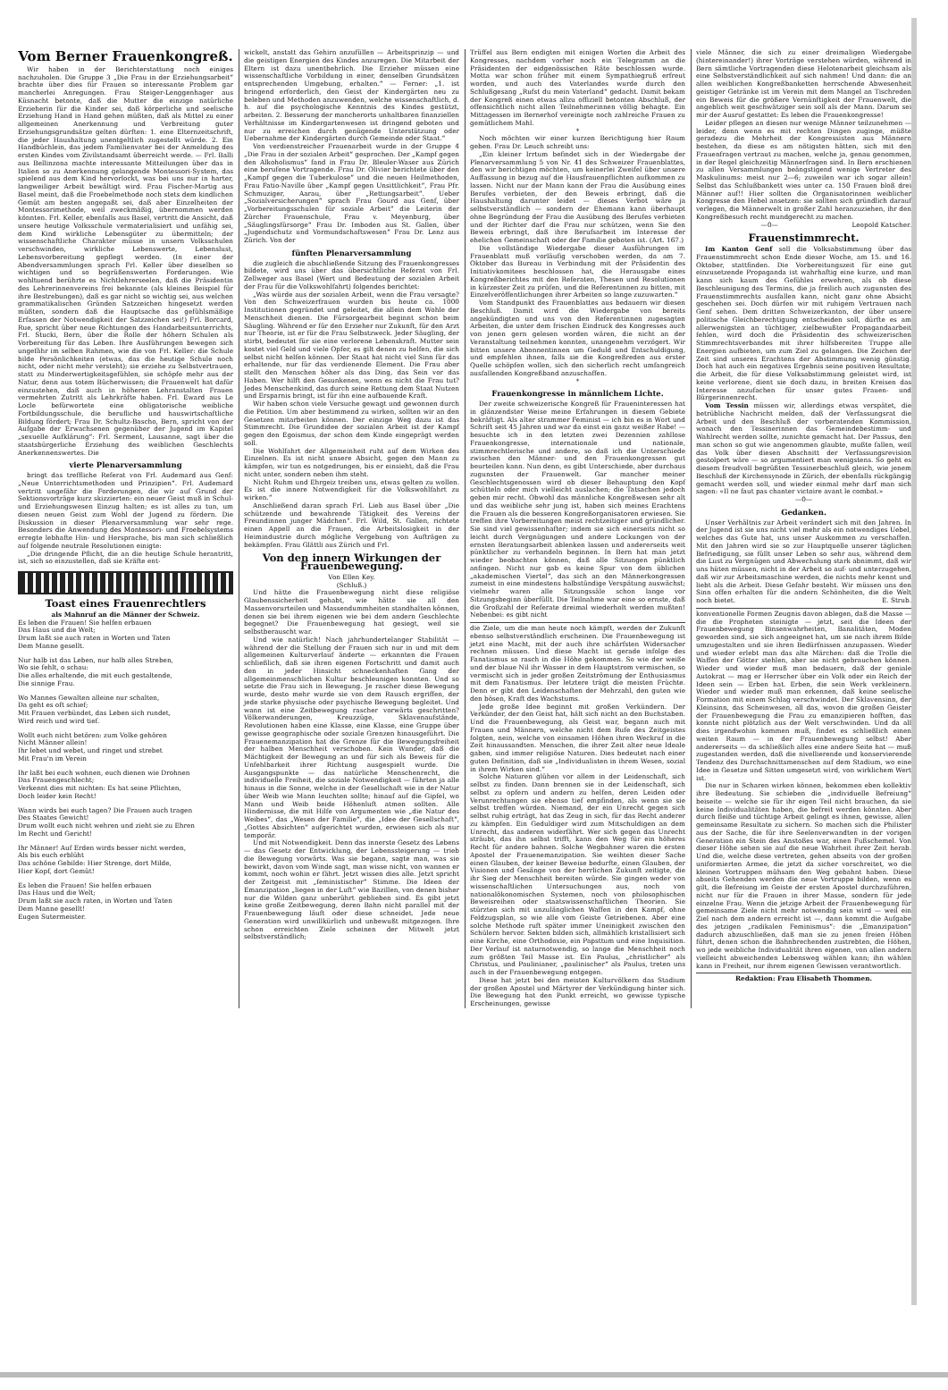Vom Berner Frauenkongreß.
Wir haben in der Berichterstattung noch einiges nachzuholen. Die Gruppe 3 „Die Frau in der Erziehungsarbeit“ brachte über dies für Frauen so interessante Problem gar mancherlei Anregungen. Frau Steiger-Lenggenhager aus Küsnacht betonte, daß die Mutter die einzige natürliche Erzieherin für die Kinder sei, daß körperliche und seelische Erziehung Hand in Hand gehen müßten, daß als Mittel zu einer allgemeinen Anerkennung und Verbreitung guter Erziehungsgrundsätze gelten dürften: 1. eine Elternzeitschrift, die jeder Haushaltung unentgeltlich zugestellt würde. 2. Ein Handbüchlein, das jedem Familienvater bei der Anmeldung des ersten Kindes vom Zivilstandsamt überreicht werde. — Frl. Balli aus Bellinzona machte interessante Mitteilungen über das in Italien so zu Anerkennung gelangende Montessori-System, das spielend aus dem Kind hervorlockt, was bei uns nur in harter, langweiliger Arbeit bewältigt wird. Frau Fischer-Martig aus Basel meint, daß die Froebelmethode noch stets dem kindlichen Gemüt am besten angepaßt sei, daß aber Einzelheiten der Montessorimethode, weil zweckmäßig, übernommen werden könnten. Frl. Keller, ebenfalls aus Basel, vertritt die Ansicht, daß unsere heutige Volksschule vermaterialisiert und unfähig sei, dem Kind wirkliche Lebensgüter zu übermitteln; der wissenschaftliche Charakter müsse in unsern Volksschulen verschwinden, wirkliche Lebenswerte, Lebenslust, Lebensvorbereitung gepflegt werden. (In einer der Abendversammlungen sprach Frl. Keller über dieselben so wichtigen und so begrüßenswerten Forderungen. Wie wohltuend berührte es Nichtlehrerseelen, daß die Präsidentin des Lehrerinnenvereins frei bekannte (als kleines Beispiel für ihre Bestrebungen), daß es gar nicht so wichtig sei, aus welchen grammatikalischen Gründen Satzzeichen hingesetzt werden müßten, sondern daß die Hauptsache das gefühlsmäßige Erfassen der Notwendigkeit der Satzzeichen sei!) Frl. Borcard, Rue, spricht über neue Richtungen des Handarbeitsunterrichts, Frl. Stucki, Bern, über die Rolle der höhern Schulen als Vorbereitung für das Leben. Ihre Ausführungen bewegen sich ungefähr im selben Rahmen, wie die von Frl. Keller: die Schule bilde Persönlichkeiten (etwas, das die heutige Schule noch nicht, oder nicht mehr versteht); sie erziehe zu Selbstvertrauen, statt zu Minderwertigkeitsgefühlen, sie schöpfe mehr aus der Natur, denn aus totem Bücherwissen; die Frauenwelt hat dafür einzustehen, daß auch in höheren Lehranstalten Frauen vermehrten Zutritt als Lehrkräfte haben. Frl. Eward aus Le Locle befürwortete eine obligatorische weibliche Fortbildungsschule, die berufliche und hauswirtschaftliche Bildung fördert; Frau Dr. Schultz-Bascho, Bern, spricht von der Aufgabe der Erwachsenen gegenüber der Jugend im Kapitel „sexuelle Aufklärung“: Frl. Serment, Lausanne, sagt über die staatsbürgerliche Erziehung des weiblichen Geschlechts Anerkennenswertes. Die
vierte Plenarversammlung
bringt das treffliche Referat von Frl. Audemard aus Genf: „Neue Unterrichtsmethoden und Prinzipien“. Frl. Audemard vertritt ungefähr die Forderungen, die wir auf Grund der Sektionsvorträge kurz skizzierten: ein neuer Geist muß in Schul- und Erziehungswesen Einzug halten; es ist alles zu tun, um diesen neuen Geist zum Wohl der Jugend zu fördern. Die Diskussion in dieser Plenarversammlung war sehr rege. Besonders die Anwendung des Montessori- und Froebelsystems erregte lebhafte Hin- und Hersprache, bis man sich schließlich auf folgende neutrale Resolutionen einigte:
„Die dringende Pflicht, die an die heutige Schule herantritt, ist, sich so einzustellen, daß sie Kräfte ent-
Toast eines Frauenrechtlers
als Mahnruf an die Männer der Schweiz.
Es leben die Frauen! Sie helfen erbauen
Das Haus und die Welt;
Drum laßt sie auch raten in Worten und Taten
Dem Manne gesellt.
Nur halb ist das Leben, nur halb alles Streben,
Wo sie fehlt, o schau:
Die alles erhaltende, die mit euch gestaltende,
Die sinnige Frau.
Wo Mannes Gewalten alleine nur schalten,
Da geht es oft schief;
Mit Frauen verbündet, das Leben sich rundet,
Wird reich und wird tief.
Wollt euch nicht betören: zum Volke gehören
Nicht Männer allein!
Ihr lebet und webet, und ringet und strebet
Mit Frau'n im Verein
Ihr laßt bei euch wohnen, euch dienen wie Drohnen
Das Frauengeschlecht;
Verkennt dies mit nichten: Es hat seine Pflichten,
Doch leider kein Recht!
Wann wirds bei euch tagen? Die Frauen auch tragen
Des Staates Gewicht!
Drum wollt euch nicht wehren und zieht sie zu Ehren
Im Recht und Gericht!
Ihr Männer! Auf Erden wirds besser nicht werden,
Als bis euch erblüht
Das schöne Gebilde: Hier Strenge, dort Milde,
Hier Kopf, dort Gemüt!
Es leben die Frauen! Sie helfen erbauen
Das Haus und die Welt;
Drum laßt sie auch raten, in Worten und Taten
Dem Manne gesellt!
Eugen Sutermeister.
wickelt, anstatt das Gehirn anzufüllen — Arbeitsprinzip — und die geistigen Energien des Kindes anzuregen. Die Mitarbeit der Eltern ist dazu unentbehrlich. Die Erzieher müssen eine wissenschaftliche Vorbildung in einer, denselben Grundsätzen entsprechenden Umgebung, erhalten.“ — Ferner: „1. ist bringend erforderlich, den Geist der Kindergärten neu zu beleben und Methoden anzuwenden, welche wissenschaftlich, d. h. auf die psychologische Kenntnis des Kindes gestützt, arbeiten. 2. Besserung der mancherorts unhaltbaren finanziellen Verhältnisse im Kindergartenwesen ist dringend geboten und nur zu erreichen durch genügende Unterstützung oder Uebernahme der Kindergärten durch Gemeinde oder Staat.“
Von verdienstreicher Frauenarbeit wurde in der Gruppe 4 „Die Frau in der sozialen Arbeit“ gesprochen. Der „Kampf gegen den Alkoholismus“ fand in Frau Dr. Bleuler-Waser aus Zürich eine berufene Vortragende. Frau Dr. Olivier berichtete über den „Kampf gegen die Tuberkulose“ und die neuen Heilmethoden, Frau Fatio-Naville über „Kampf gegen Unsittlichkeit“, Frau Pfr. Schmuziger, Aarau, über „Rettungsarbeit“. Ueber „Sozialversicherungen“ sprach Frau Gourd aus Genf, über „Vorbereitungsschulen für soziale Arbeit“ die Leiterin der Zürcher Frauenschule, Frau v. Meyenburg, über „Säuglingsfürsorge“ Frau Dr. Imboden aus St. Gallen, über „Jugendschutz und Vormundschaftswesen“ Frau Dr. Lenz aus Zürich. Von der
fünften Plenarversammlung
die zugleich die abschließende Sitzung des Frauenkongresses bildete, wird uns über das übersichtliche Referat von Frl. Zellweger aus Basel (Wert und Bedeutung der sozialen Arbeit der Frau für die Volkswohlfahrt) folgendes berichtet:
„Was würde aus der sozialen Arbeit, wenn die Frau versagte? Von den Schweizerfrauen wurden bis heute ca. 1000 Institutionen gegründet und geleitet, die allein dem Wohle der Menschheit dienen. Die Fürsorgearbeit beginnt schon beim Säugling. Während er für den Erzieher nur Zukunft, für den Arzt nur Theorie, ist er für die Frau Selbstzweck. Jeder Säugling, der stirbt, bedeutet für sie eine verlorene Lebenskraft. Mutter sein kostet viel Geld und viele Opfer, es gilt denen zu helfen, die sich selbst nicht helfen können. Der Staat hat nicht viel Sinn für das erhaltende, nur für das verdienende Element. Die Frau aber stellt den Menschen höher als das Ding, das Sein vor das Haben. Wer hilft den Gesunkenen, wenn es nicht die Frau tut? Jedes Menschenkind, das durch seine Rettung dem Staat Nutzen und Ersparnis bringt, ist für ihn eine aufbauende Kraft.
Wir haben schon viele Versuche gewagt und gewonnen durch die Petition. Um aber bestimmend zu wirken, sollten wir an den Gesetzen mitarbeiten können. Der einzige Weg dazu ist das Stimmrecht. Die Grundidee der sozialen Arbeit ist der Kampf gegen den Egoismus, der schon dem Kinde eingeprägt werden soll.
Die Wohlfahrt der Allgemeinheit ruht auf dem Wirken des Einzelnen. Es ist nicht unsere Absicht, gegen den Mann zu kämpfen, wir tun es notgedrungen, bis er einsieht, daß die Frau nicht unter, sondern neben ihm steht.
Nicht Ruhm und Ehrgeiz treiben uns, etwas gelten zu wollen. Es ist die innere Notwendigkeit für die Volkswohlfahrt zu wirken.“
Anschließend daran sprach Frl. Lieb aus Basel über „Die schützende und bewahrende Tätigkeit des Vereins der Freundinnen junger Mädchen“. Frl. Wild, St. Gallen, richtete einen Appell an die Frauen, die Arbeitslosigkeit in der Heimindustrie durch mögliche Vergebung von Aufträgen zu bekämpfen. Frau Glättli aus Zürich und Frl.
Von den innern Wirkungen der Frauenbewegung.
Von Ellen Key.
(Schluß.)
Und hätte die Frauenbewegung nicht diese religiöse Glaubenssicherheit gehabt, wie hätte sie all den Massenvorurteilen und Massendummheiten standhalten können, denen sie bei ihrem eigenen wie bei dem andern Geschlechte begegnet? Die Frauenbewegung hat gesiegt, weil sie selbstberauscht war.
Und wie natürlich! Nach jahrhundertelanger Stabilität — während der die Stellung der Frauen sich nur in und mit dem allgemeinen Kulturverlauf änderte — erkannten die Frauen schließlich, daß sie ihren eigenen Fortschritt und damit auch den in jeder Hinsicht schneckenhaften Gang der allgemeinmenschlichen Kultur beschleunigen konnten. Und so setzte die Frau sich in Bewegung. Je rascher diese Bewegung wurde, desto mehr wurde sie von dem Rausch ergriffen, der jede starke physische oder psychische Bewegung begleitet. Und wann ist eine Zeitbewegung rascher vorwärts geschritten? Völkerwanderungen, Kreuzzüge, Sklavenaufstände, Revolutionen haben eine Klasse, eine Klasse, eine Gruppe über gewisse geographische oder soziale Grenzen hinausgeführt. Die Frauenemanzipation hat die Grenze für die Bewegungsfreiheit der halben Menschheit verschoben. Kein Wunder, daß die Mächtigkeit der Bewegung an und für sich als Beweis für die Unfehlbarkeit ihrer Richtung ausgespielt wurde. Die Ausgangspunkte — das natürliche Menschenrecht, die individuelle Freiheit, die soziale Notwendigkeit — führten ja alle hinaus in die Sonne, welche in der Gesellschaft wie in der Natur über Weib wie Mann leuchten sollte; hinauf auf die Gipfel, wo Mann und Weib beide Höhenluft atmen sollten. Alle Hindernisse, die mit Hilfe von Argumenten wie „die Natur des Weibes“, das „Wesen der Familie“, die „Idee der Gesellschaft“, „Gottes Absichten“ aufgerichtet wurden, erwiesen sich als nur temporär.
Und mit Notwendigkeit. Denn das innerste Gesetz des Lebens — das Gesetz der Entwicklung, der Lebenssteigerung — trieb die Bewegung vorwärts. Was sie begann, sagte man, was sie bewirkt, davon vom Winde sagt, man wisse nicht, von wannen er kommt, noch wohin er fährt. Jetzt wissen dies alle. Jetzt spricht der Zeitgeist mit „feministischer“ Stimme. Die Ideen der Emanzipation „liegen in der Luft“ wie Bazillen, von denen bisher nur die Wilden ganz unberührt geblieben sind. Es gibt jetzt keine große Zeitbewegung, deren Bahn nicht parallel mit der Frauenbewegung läuft oder diese schneidet. Jede neue Generation wird unwillkürlich und unbewußt mitgezogen. Ihre schon erreichten Ziele scheinen der Mitwelt jetzt selbstverständlich;
Trüffel aus Bern endigten mit einigen Worten die Arbeit des Kongresses, nachdem vorher noch ein Telegramm an die Präsidenten der eidgenössischen Räte beschlossen wurde. Motta war schon früher mit einem Sympathiegruß erfreut worden, und auch des Vaterlandes wurde durch den Schlußgesang „Rufst du mein Vaterland“ gedacht. Damit bekam der Kongreß einen etwas allzu offiziell betonten Abschluß, der offensichtlich nicht allen Teilnehmerinnen völlig behagte. Ein Mittagessen im Bernerhof vereinigte noch zahlreiche Frauen zu gemütlichem Mahl.
*
Noch möchten wir einer kurzen Berichtigung hier Raum geben. Frau Dr. Leuch schreibt uns:
„Ein kleiner Irrtum befindet sich in der Wiedergabe der Plenarversammlung 5 von Nr. 41 des Schweizer Frauenblattes, den wir berichtigen möchten, um keinerlei Zweifel über unsere Auffassung in bezug auf die Hausfrauenpflichten aufkommen zu lassen. Nicht nur der Mann kann der Frau die Ausübung eines Berufes verbieten, der den Beweis erbringt, daß die Haushaltung darunter leidet — dieses Verbot wäre ja selbstverständlich — sondern der Ehemann kann überhaupt ohne Begründung der Frau die Ausübung des Berufes verbieten und der Richter darf die Frau nur schützen, wenn Sie den Beweis erbringt, daß ihre Berufsarbeit im Interesse der ehelichen Gemeinschaft oder der Familie geboten ist. (Art. 167.)
Die vollständige Wiedergabe dieser Ausführungen im Frauenblatt muß vorläufig verschoben werden, da am 7. Oktober das Bureau in Verbindung mit der Präsidentin des Initiativkomitees beschlossen hat, die Herausgabe eines Kongreßberichtes mit den Referaten, Thesen und Resolutionen in kürzester Zeit zu prüfen, und die Referentinnen zu bitten, mit Einzelveröffentlichungen ihrer Arbeiten so lange zuzuwarten.“
Vom Standpunkt des Frauenblattes aus bedauern wir diesen Beschluß. Damit wird die Wiedergabe von bereits angekündigten und uns von den Referentinnen zugesagten Arbeiten, die unter dem frischen Eindruck des Kongresses auch von jenen gern gelesen worden wären, die nicht an der Veranstaltung teilnehmen konnten, unangenehm verzögert. Wir bitten unsere Abonnentinnen um Geduld und Entschuldigung, und empfehlen ihnen, falls sie die Kongreßreden aus erster Quelle schöpfen wollen, sich den sicherlich recht umfangreich ausfallenden Kongreßband anzuschaffen.
*
Frauenkongresse in männlichem Lichte.
Der zweite schweizerische Kongreß für Fraueninteressen hat in glänzendster Weise meine Erfahrungen in diesem Gebiete bekräftigt. Als alter strammer Feminist — ich bin es in Wort und Schrift seit 45 Jahren und war da einst ein ganz weißer Rabe! — besuchte ich in den letzten zwei Dezennien zahllose Frauenkongresse, internationale und nationale, stimmrechtlerische und andere, so daß ich die Unterschiede zwischen den Männer- und den Frauenkongressen gut beurteilen kann. Nun denn, es gibt Unterschiede, aber durchaus zugunsten der Frauenwelt. Gar mancher meiner Geschlechtsgenossen wird ob dieser Behauptung den Kopf schütteln oder mich vielleicht auslachen; die Tatsachen jedoch geben mir recht. Obwohl das männliche Kongreßwesen sehr alt und das weibliche sehr jung ist, haben sich meines Erachtens die Frauen als die besseren Kongreßorganisatoren erwiesen. Sie treffen ihre Vorbereitungen meist rechtzeitiger und gründlicher. Sie sind viel gewissenhafter; indem sie sich einerseits nicht so leicht durch Vergnügungen und andere Lockungen von der ernsten Beratungsarbeit ablenken lassen und andererseits weit pünktlicher zu verhandeln beginnen. In Bern hat man jetzt wieder beobachten können, daß alle Sitzungen pünktlich anfingen. Nicht nur gab es keine Spur von dem üblichen „akademischen Viertel“, das sich an den Männerkongressen zumeist in eine mindestens halbstündige Verspätung auswächst; vielmehr waren alle Sitzungssäle schon lange vor Sitzungsbeginn überfüllt. Die Teilnahme war eine so ernste, daß die Großzahl der Referate dreimal wiederholt werden mußten! Nebenbei: es gibt nicht
die Ziele, um die man heute noch kämpft, werden der Zukunft ebenso selbstverständlich erscheinen. Die Frauenbewegung ist jetzt eine Macht, mit der auch ihre schärfsten Widersacher rechnen müssen. Und diese Macht ist gerade infolge des Fanatismus so rasch in die Höhe gekommen. So wie der weiße und der blaue Nil ihr Wasser in dem Hauptstrom vermischen, so vermischt sich in jeder großen Zeitströmung der Enthusiasmus mit dem Fanatismus. Der letztere trägt die meisten Früchte. Denn er gibt den Leidenschaften der Mehrzahl, den guten wie den bösen, Kraft des Wachstums.
Jede große Idee beginnt mit großen Verkündern. Der Verkünder, der den Geist hat, hält sich nicht an den Buchstaben. Und die Frauenbewegung, als Geist war, begann auch mit Frauen und Männern, welche nicht dem Rufe des Zeitgeistes folgten, nein, welche von einsamen Höhen ihren Weckruf in die Zeit hinaussandten. Menschen, die ihrer Zeit alter neue Ideale gaben, sind immer religiöse Naturen. Dies bedeutet nach einer guten Definition, daß sie „Individualisten in ihrem Wesen, sozial in ihrem Wirken sind.“
Solche Naturen glühen vor allem in der Leidenschaft, sich selbst zu finden. Dann brennen sie in der Leidenschaft, sich selbst zu opfern und andern zu helfen, deren Leiden oder Verunrechtungen sie ebenso tief empfinden, als wenn sie sie selbst treffen würden. Niemand, der ein Unrecht gegen sich selbst ruhig erträgt, hat das Zeug in sich, für das Recht anderer zu kämpfen. Ein Geduldiger wird zum Mitschuldigen an dem Unrecht, das anderen widerfährt. Wer sich gegen das Unrecht sträubt, das ihn selbst trifft, kann den Weg für ein höheres Recht für andere bahnen. Solche Wegbahner waren die ersten Apostel der Frauenemanzipation. Sie weihten dieser Sache einen Glauben, der keiner Beweise bedurfte, einen Glauben, der Visionen und Gesänge von der herrlichen Zukunft zeitigte, die ihr Sieg der Menschheit bereiten würde. Sie gingen weder von wissenschaftlichen Untersuchungen aus, noch von nationalökonomischen Systemen, noch von philosophischen Beweisreihen oder staatswissenschaftlichen Theorien. Sie stürzten sich mit unzulänglichen Waffen in den Kampf, ohne Feldzugsplan, so wie alle vom Geiste Getriebenen. Aber eine solche Methode ruft später immer Uneinigkeit zwischen den Schülern hervor. Sekten bilden sich, allmählich kristallisiert sich eine Kirche, eine Orthodoxie, ein Papsttum und eine Inquisition. Der Verlauf ist naturnotwendig, so lange die Menschheit noch zum größten Teil Masse ist. Ein Paulus, „christlicher“ als Christus, und Paulinianer, „paulinischer“ als Paulus, treten uns auch in der Frauenbewegung entgegen.
Diese hat jetzt bei den meisten Kulturvölkern das Stadium der großen Apostel und Märtyrer der Verkündigung hinter sich. Die Bewegung hat den Punkt erreicht, wo gewisse typische Erscheinungen, gewisse
viele Männer, die sich zu einer dreimaligen Wiedergabe (hintereinander!) ihrer Vorträge verstehen würden, während in Bern sämtliche Vortragenden diese Helotenarbeit gleichsam als eine Selbstverständlichkeit auf sich nahmen! Und dann: die an allen weiblichen Kongreßbanketten herrschende Abwesenheit geistiger Getränke ist im Verein mit dem Mangel an Tischreden ein Beweis für die größere Vernünftigkeit der Frauenwelt, die angeblich weit geschwätziger sein soll als der Mann. Darum sei mir der Ausruf gestattet: Es leben die Frauenkongresse!
Leider pflegen an diesen nur wenige Männer teilzunehmen — leider, denn wenn es mit rechten Dingen zuginge, müßte geradezu die Mehrheit der Kongressisten aus Männern bestehen, da diese es am nötigsten hätten, sich mit den Frauenfragen vertraut zu machen, welche ja, genau genommen, in der Regel gleichzeitig Männerfragen sind. In Bern erschienen zu allen Versammlungen beängstigend wenige Vertreter des Maskulinums: meist nur 2—6; zuweilen war ich sogar allein! Selbst das Schlußbankett wies unter ca. 150 Frauen bloß drei Männer auf!! Hier sollten die Organisatorinnen weiblicher Kongresse den Hebel ansetzen: sie sollten sich gründlich darauf verlegen, die Männerwelt in großer Zahl heranzuziehen, ihr den Kongreßbesuch recht mundgerecht zu machen. Leopold Katscher.
—0—
Frauenstimmrecht.
Im Kanton Genf soll die Volksabstimmung über das Frauenstimmrecht schon Ende dieser Woche, am 15. und 16. Oktober, stattfinden. Die Vorbereitungszeit für eine gut einzusetzende Propaganda ist wahrhaftig eine kurze, und man kann sich kaum des Gefühles erwehren, als ob diese Beschleunigung des Termins, die ja freilich auch zugunsten des Frauenstimmrechts ausfallen kann, nicht ganz ohne Absicht geschehen sei. Doch dürfen wir mit ruhigem Vertrauen nach Genf sehen. Dem dritten Schweizerkanton, der über unsere politische Gleichberechtigung entscheiden soll, dürfte es am allerwenigsten an tüchtiger, zielbewußter Propagandaarbeit fehlen, wird doch die Präsidentin des schweizerischen Stimmrechtsverbandes mit ihrer hilfsbereiten Truppe alle Energien aufbieten, um zum Ziel zu gelangen. Die Zeichen der Zeit sind unseres Erachtens der Abstimmung wenig günstig. Doch hat auch ein negatives Ergebnis seine positiven Resultate; die Arbeit, die für diese Volksabstimmung geleistet wird, ist keine verlorene, dient sie doch dazu, in breiten Kreisen das Interesse anzufachen für unser gutes Frauen- und Bürgerinnenrecht.
Vom Tessin müssen wir, allerdings etwas verspätet, die betrübliche Nachricht melden, daß der Verfassungsrat die Arbeit und den Beschluß der vorberatenden Kommission, wonach den Tessinerinnen das Gemeindebestimm- und Wahlrecht werden sollte, zunichte gemacht hat. Der Passus, den man schon so gut wie angenommen glaubte, mußte fallen, weil das Volk über diesen Abschnitt der Verfassungsrevision gestolpert wäre — so argumentiert man wenigstens. So geht es diesem freudvoll begrüßten Tessinerbeschluß gleich, wie jenem Beschluß der Kirchensynode in Zürich, der ebenfalls rückgängig gemacht werden soll, und wieder einmal mehr darf man sich sagen: «Il ne faut pas chanter victoire avant le combat.»
—0—
Gedanken.
Unser Verhältnis zur Arbeit verändert sich mit den Jahren. In der Jugend ist sie uns nicht viel mehr als ein notwendiges Uebel, welches das Gute hat, uns unser Auskommen zu verschaffen. Mit den Jahren wird sie so zur Hauptquelle unserer täglichen Befriedigung, sie füllt unser Leben so sehr aus, während dem die Lust zu Vergnügen und Abwechslung stark abnimmt, daß wir uns hüten müssen, nicht in der Arbeit so auf- und unterzugehen, daß wir zur Arbeitsmaschine werden, die nichts mehr kennt und liebt als die Arbeit. Diese Gefahr besteht. Wir müssen uns den Sinn offen erhalten für die andern Schönheiten, die die Welt noch bietet. E. Strub.
konventionelle Formen Zeugnis davon ablegen, daß die Masse — die die Propheten steinigte — jetzt, seit die Ideen der Frauenbewegung Binsenwahrheiten, Banalitäten, Moden geworden sind, sie sich angeeignet hat, um sie nach ihrem Bilde umzugestalten und sie ihren Bedürfnissen anzupassen. Wieder und wieder erlebt man das alte Märchen: daß die Trolle die Waffen der Götter stehlen, aber sie nicht gebrauchen können. Wieder und wieder muß man bedauern, daß der geniale Autokrat — mag er Herrscher über ein Volk oder ein Reich der Ideen sein — Erben hat. Erben, die sein Werk verkleinern. Wieder und wieder muß man erkennen, daß keine seelische Formation mit einem Schlag verschwindet. Der Sklavensinn, der Kleinsinn, das Scheinwesen, all das, wovon die großen Geister der Frauenbewegung die Frau zu emanzipieren hofften, das konnte nicht plötzlich aus der Welt verschwinden. Und da all dies irgendwohin kommen muß, findet es schließlich einen weiten Raum — in der Frauenbewegung selbst! Aber andererseits — da schließlich alles eine andere Seite hat — muß zugestanden werden, daß die nivellierende und konservierende Tendenz des Durchschnittsmenschen auf dem Stadium, wo eine Idee in Gesetze und Sitten umgesetzt wird, von wirklichem Wert ist.
Die nur in Scharen wirken können, bekommen eben kollektiv ihre Bedeutung. Sie schieben die „individuelle Befreiung“ beiseite — welche sie für ihr eigen Teil nicht brauchen, da sie keine Individualitäten haben, die befreit werden könnten. Aber durch fleiße und tüchtige Arbeit gelingt es ihnen, gewisse, allen gemeinsame Resultate zu sichern. So machen sich die Philister aus der Sache, die für ihre Seelenverwandten in der vorigen Generation ein Stein des Anstoßes war, einen Fußschemel. Von dieser Höhe sehen sie auf die neue Wahrheit ihrer Zeit herab. Und die, welche diese vertreten, gehen abseits von der großen uniformierten Armee, die jetzt da sicher vorschreitet, wo die kleinen Vortruppen mühsam den Weg gebahnt haben. Diese abseits Gehenden werden die neue Vortruppe bilden, wenn es gilt, die Befreiung im Geiste der ersten Apostel durchzuführen, nicht nur für die Frauen in ihrer Masse, sondern für jede einzelne Frau. Wenn die jetzige Arbeit der Frauenbewegung für gemeinsame Ziele nicht mehr notwendig sein wird — weil ein Ziel nach dem andern erreicht ist —, dann kommt die Aufgabe des jetzigen „radikalen Feminismus“: die „Emanzipation“ dadurch abzuschließen, daß man sie zu jenen freien Höhen führt, denen schon die Bahnbrechenden zustrebten, die Höhen, wo jede weibliche Individualität ihren eigenen, von allen andern vielleicht abweichenden Lebensweg wählen kann; ihn wählen kann in Freiheit, nur ihrem eigenen Gewissen verantwortlich.
Redaktion: Frau Elisabeth Thommen.